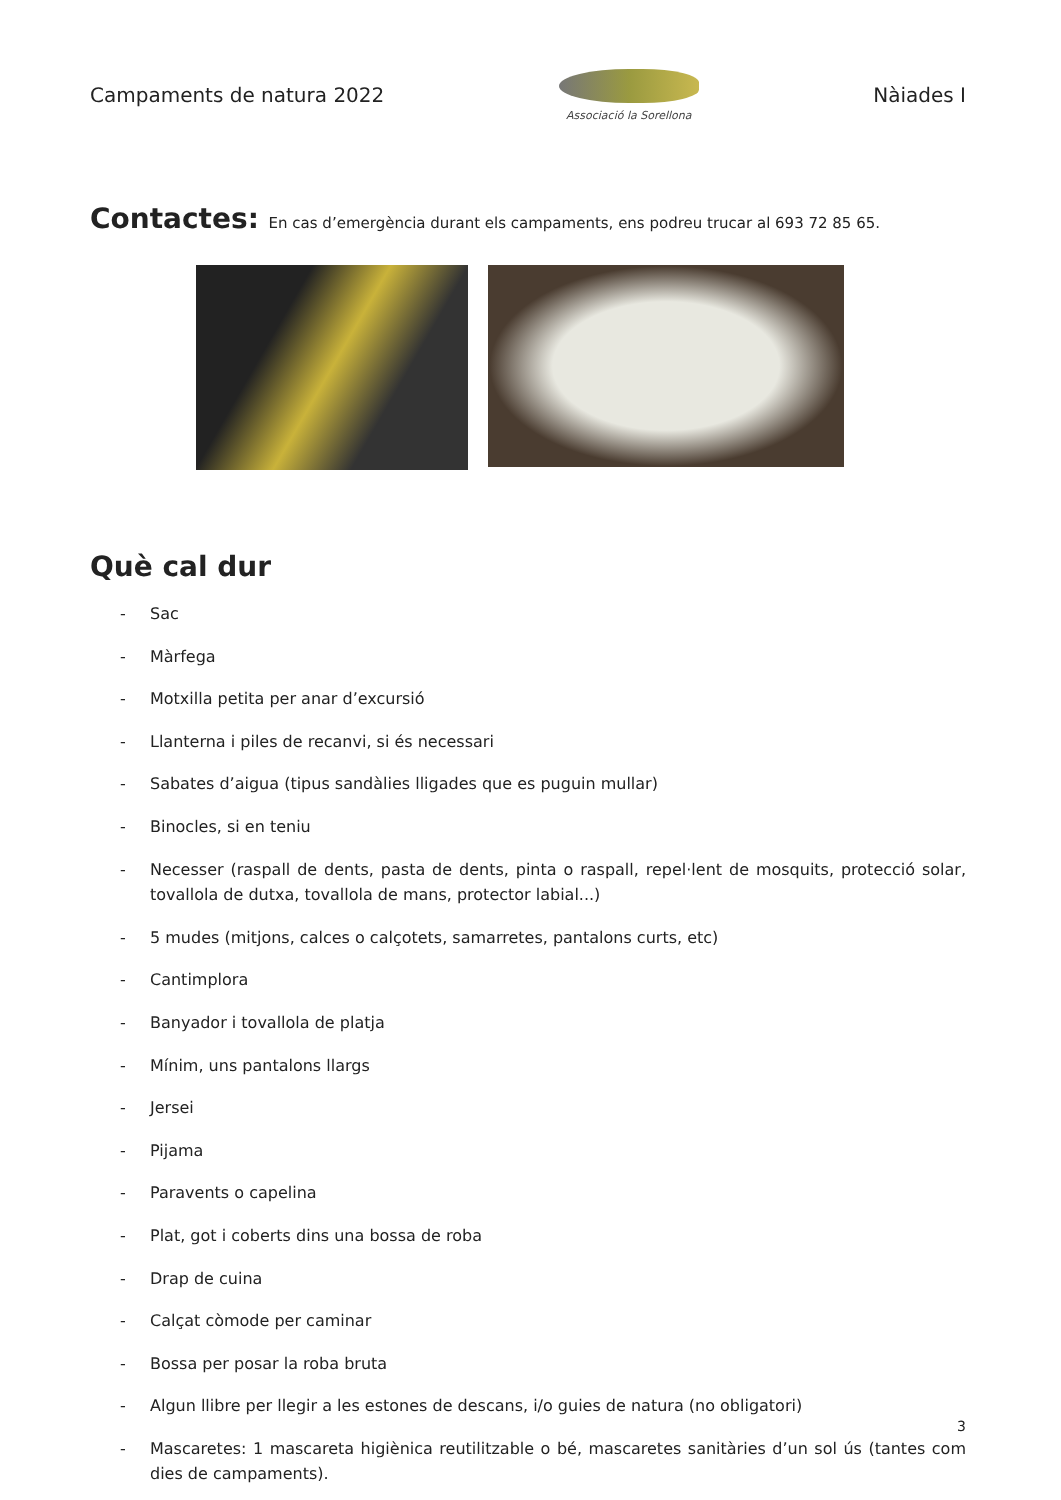Campaments de natura 2022
Associació la Sorellona
Nàiades I
Contactes: En cas d’emergència durant els campaments, ens podreu trucar al 693 72 85 65.
Què cal dur
- Sac
- Màrfega
- Motxilla petita per anar d’excursió
- Llanterna i piles de recanvi, si és necessari
- Sabates d’aigua (tipus sandàlies lligades que es puguin mullar)
- Binocles, si en teniu
- Necesser (raspall de dents, pasta de dents, pinta o raspall, repel·lent de mosquits, protecció solar, tovallola de dutxa, tovallola de mans, protector labial...)
- 5 mudes (mitjons, calces o calçotets, samarretes, pantalons curts, etc)
- Cantimplora
- Banyador i tovallola de platja
- Mínim, uns pantalons llargs
- Jersei
- Pijama
- Paravents o capelina
- Plat, got i coberts dins una bossa de roba
- Drap de cuina
- Calçat còmode per caminar
- Bossa per posar la roba bruta
- Algun llibre per llegir a les estones de descans, i/o guies de natura (no obligatori)
- Mascaretes: 1 mascareta higiènica reutilitzable o bé, mascaretes sanitàries d’un sol ús (tantes com dies de campaments).
3